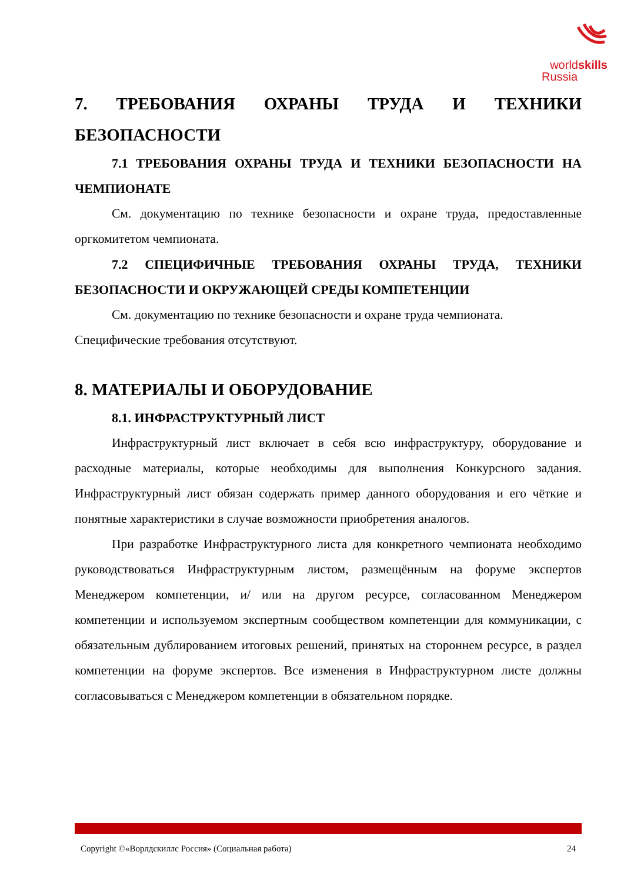worldskills
Russia
7. ТРЕБОВАНИЯ ОХРАНЫ ТРУДА И ТЕХНИКИ БЕЗОПАСНОСТИ
7.1 ТРЕБОВАНИЯ ОХРАНЫ ТРУДА И ТЕХНИКИ БЕЗОПАСНОСТИ НА ЧЕМПИОНАТЕ
См. документацию по технике безопасности и охране труда, предоставленные оргкомитетом чемпионата.
7.2 СПЕЦИФИЧНЫЕ ТРЕБОВАНИЯ ОХРАНЫ ТРУДА, ТЕХНИКИ БЕЗОПАСНОСТИ И ОКРУЖАЮЩЕЙ СРЕДЫ КОМПЕТЕНЦИИ
См. документацию по технике безопасности и охране труда чемпионата.
Специфические требования отсутствуют.
8. МАТЕРИАЛЫ И ОБОРУДОВАНИЕ
8.1. ИНФРАСТРУКТУРНЫЙ ЛИСТ
Инфраструктурный лист включает в себя всю инфраструктуру, оборудование и расходные материалы, которые необходимы для выполнения Конкурсного задания. Инфраструктурный лист обязан содержать пример данного оборудования и его чёткие и понятные характеристики в случае возможности приобретения аналогов.
При разработке Инфраструктурного листа для конкретного чемпионата необходимо руководствоваться Инфраструктурным листом, размещённым на форуме экспертов Менеджером компетенции, и/ или на другом ресурсе, согласованном Менеджером компетенции и используемом экспертным сообществом компетенции для коммуникации, с обязательным дублированием итоговых решений, принятых на стороннем ресурсе, в раздел компетенции на форуме экспертов. Все изменения в Инфраструктурном листе должны согласовываться с Менеджером компетенции в обязательном порядке.
Copyright ©«Ворлдскиллс Россия» (Социальная работа) 24